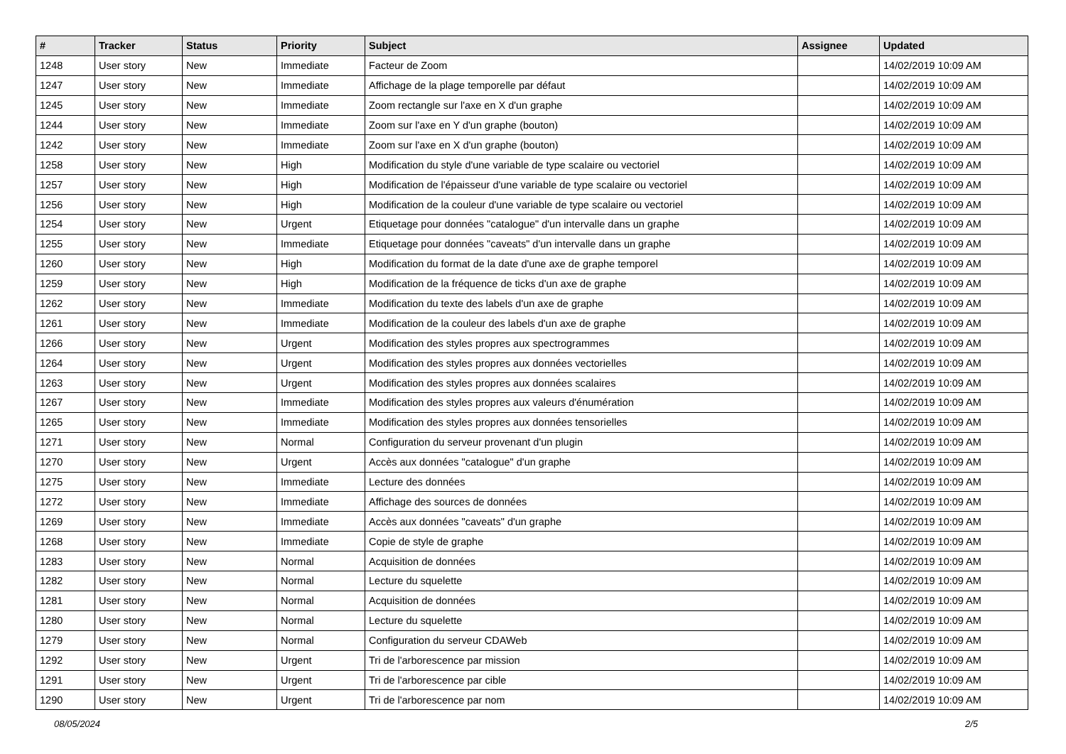| # | Tracker | Status | Priority | Subject | Assignee | Updated |
| --- | --- | --- | --- | --- | --- | --- |
| 1248 | User story | New | Immediate | Facteur de Zoom | | 14/02/2019 10:09 AM |
| 1247 | User story | New | Immediate | Affichage de la plage temporelle par défaut | | 14/02/2019 10:09 AM |
| 1245 | User story | New | Immediate | Zoom rectangle sur l'axe en X d'un graphe | | 14/02/2019 10:09 AM |
| 1244 | User story | New | Immediate | Zoom sur l'axe en Y d'un graphe (bouton) | | 14/02/2019 10:09 AM |
| 1242 | User story | New | Immediate | Zoom sur l'axe en X d'un graphe (bouton) | | 14/02/2019 10:09 AM |
| 1258 | User story | New | High | Modification du style d'une variable de type scalaire ou vectoriel | | 14/02/2019 10:09 AM |
| 1257 | User story | New | High | Modification de l'épaisseur d'une variable de type scalaire ou vectoriel | | 14/02/2019 10:09 AM |
| 1256 | User story | New | High | Modification de la couleur d'une variable de type scalaire ou vectoriel | | 14/02/2019 10:09 AM |
| 1254 | User story | New | Urgent | Etiquetage pour données "catalogue" d'un intervalle dans un graphe | | 14/02/2019 10:09 AM |
| 1255 | User story | New | Immediate | Etiquetage pour données "caveats" d'un intervalle dans un graphe | | 14/02/2019 10:09 AM |
| 1260 | User story | New | High | Modification du format de la date d'une axe de graphe temporel | | 14/02/2019 10:09 AM |
| 1259 | User story | New | High | Modification de la fréquence de ticks d'un axe de graphe | | 14/02/2019 10:09 AM |
| 1262 | User story | New | Immediate | Modification du texte des labels d'un axe de graphe | | 14/02/2019 10:09 AM |
| 1261 | User story | New | Immediate | Modification de la couleur des labels d'un axe de graphe | | 14/02/2019 10:09 AM |
| 1266 | User story | New | Urgent | Modification des styles propres aux spectrogrammes | | 14/02/2019 10:09 AM |
| 1264 | User story | New | Urgent | Modification des styles propres aux données vectorielles | | 14/02/2019 10:09 AM |
| 1263 | User story | New | Urgent | Modification des styles propres aux données scalaires | | 14/02/2019 10:09 AM |
| 1267 | User story | New | Immediate | Modification des styles propres aux valeurs d'énumération | | 14/02/2019 10:09 AM |
| 1265 | User story | New | Immediate | Modification des styles propres aux données tensorielles | | 14/02/2019 10:09 AM |
| 1271 | User story | New | Normal | Configuration du serveur provenant d'un plugin | | 14/02/2019 10:09 AM |
| 1270 | User story | New | Urgent | Accès aux données "catalogue" d'un graphe | | 14/02/2019 10:09 AM |
| 1275 | User story | New | Immediate | Lecture des données | | 14/02/2019 10:09 AM |
| 1272 | User story | New | Immediate | Affichage des sources de données | | 14/02/2019 10:09 AM |
| 1269 | User story | New | Immediate | Accès aux données "caveats" d'un graphe | | 14/02/2019 10:09 AM |
| 1268 | User story | New | Immediate | Copie de style de graphe | | 14/02/2019 10:09 AM |
| 1283 | User story | New | Normal | Acquisition de données | | 14/02/2019 10:09 AM |
| 1282 | User story | New | Normal | Lecture du squelette | | 14/02/2019 10:09 AM |
| 1281 | User story | New | Normal | Acquisition de données | | 14/02/2019 10:09 AM |
| 1280 | User story | New | Normal | Lecture du squelette | | 14/02/2019 10:09 AM |
| 1279 | User story | New | Normal | Configuration du serveur CDAWeb | | 14/02/2019 10:09 AM |
| 1292 | User story | New | Urgent | Tri de l'arborescence par mission | | 14/02/2019 10:09 AM |
| 1291 | User story | New | Urgent | Tri de l'arborescence par cible | | 14/02/2019 10:09 AM |
| 1290 | User story | New | Urgent | Tri de l'arborescence par nom | | 14/02/2019 10:09 AM |
08/05/2024 2/5